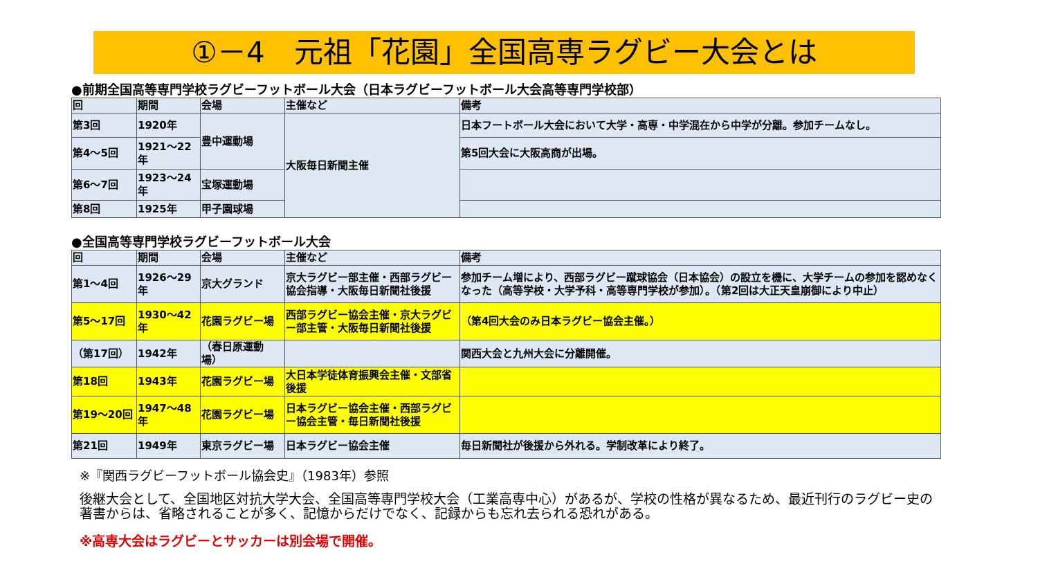①－4　元祖「花園」全国高専ラグビー大会とは
●前期全国高等専門学校ラグビーフットボール大会（日本ラグビーフットボール大会高等専門学校部）
| 回 | 期間 | 会場 | 主催など | 備考 |
| --- | --- | --- | --- | --- |
| 第3回 | 1920年 | 豊中運動場 | 大阪毎日新聞主催 | 日本フートボール大会において大学・高専・中学混在から中学が分離。参加チームなし。 |
| 第4～5回 | 1921～22年 | | | 第5回大会に大阪高商が出場。 |
| 第6～7回 | 1923～24年 | 宝塚運動場 | | |
| 第8回 | 1925年 | 甲子園球場 | | |
●全国高等専門学校ラグビーフットボール大会
| 回 | 期間 | 会場 | 主催など | 備考 |
| --- | --- | --- | --- | --- |
| 第1～4回 | 1926～29年 | 京大グランド | 京大ラグビー部主催・西部ラグビー協会指導・大阪毎日新聞社後援 | 参加チーム増により、西部ラグビー蹴球協会（日本協会）の設立を機に、大学チームの参加を認めなくなった（高等学校・大学予科・高等専門学校が参加）。（第2回は大正天皇崩御により中止） |
| 第5～17回 | 1930～42年 | 花園ラグビー場 | 西部ラグビー協会主催・京大ラグビー部主管・大阪毎日新聞社後援 | （第4回大会のみ日本ラグビー協会主催。） |
| （第17回） | 1942年 | （春日原運動場） | | 関西大会と九州大会に分離開催。 |
| 第18回 | 1943年 | 花園ラグビー場 | 大日本学徒体育振興会主催・文部省後援 | |
| 第19～20回 | 1947～48年 | 花園ラグビー場 | 日本ラグビー協会主催・西部ラグビー協会主管・毎日新聞社後援 | |
| 第21回 | 1949年 | 東京ラグビー場 | 日本ラグビー協会主催 | 毎日新聞社が後援から外れる。学制改革により終了。 |
※『関西ラグビーフットボール協会史』（1983年）参照
後継大会として、全国地区対抗大学大会、全国高等専門学校大会（工業高専中心）があるが、学校の性格が異なるため、最近刊行のラグビー史の著書からは、省略されることが多く、記憶からだけでなく、記録からも忘れ去られる恐れがある。
※高専大会はラグビーとサッカーは別会場で開催。